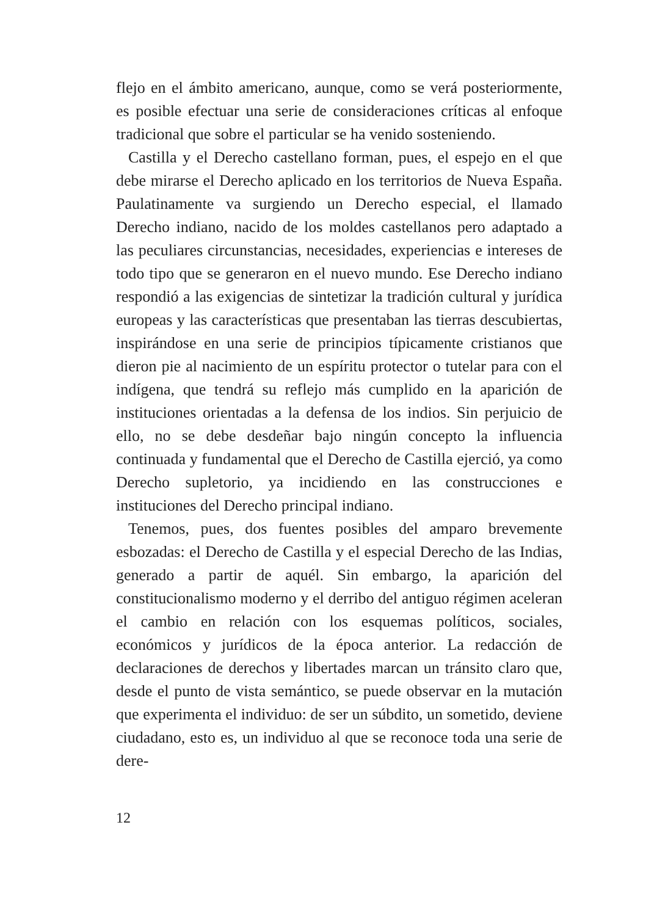flejo en el ámbito americano, aunque, como se verá posteriormente, es posible efectuar una serie de consideraciones críticas al enfoque tradicional que sobre el particular se ha venido sosteniendo.
Castilla y el Derecho castellano forman, pues, el espejo en el que debe mirarse el Derecho aplicado en los territorios de Nueva España. Paulatinamente va surgiendo un Derecho especial, el llamado Derecho indiano, nacido de los moldes castellanos pero adaptado a las peculiares circunstancias, necesidades, experiencias e intereses de todo tipo que se generaron en el nuevo mundo. Ese Derecho indiano respondió a las exigencias de sintetizar la tradición cultural y jurídica europeas y las características que presentaban las tierras descubiertas, inspirándose en una serie de principios típicamente cristianos que dieron pie al nacimiento de un espíritu protector o tutelar para con el indígena, que tendrá su reflejo más cumplido en la aparición de instituciones orientadas a la defensa de los indios. Sin perjuicio de ello, no se debe desdeñar bajo ningún concepto la influencia continuada y fundamental que el Derecho de Castilla ejerció, ya como Derecho supletorio, ya incidiendo en las construcciones e instituciones del Derecho principal indiano.
Tenemos, pues, dos fuentes posibles del amparo brevemente esbozadas: el Derecho de Castilla y el especial Derecho de las Indias, generado a partir de aquél. Sin embargo, la aparición del constitucionalismo moderno y el derribo del antiguo régimen aceleran el cambio en relación con los esquemas políticos, sociales, económicos y jurídicos de la época anterior. La redacción de declaraciones de derechos y libertades marcan un tránsito claro que, desde el punto de vista semántico, se puede observar en la mutación que experimenta el individuo: de ser un súbdito, un sometido, deviene ciudadano, esto es, un individuo al que se reconoce toda una serie de dere-
12